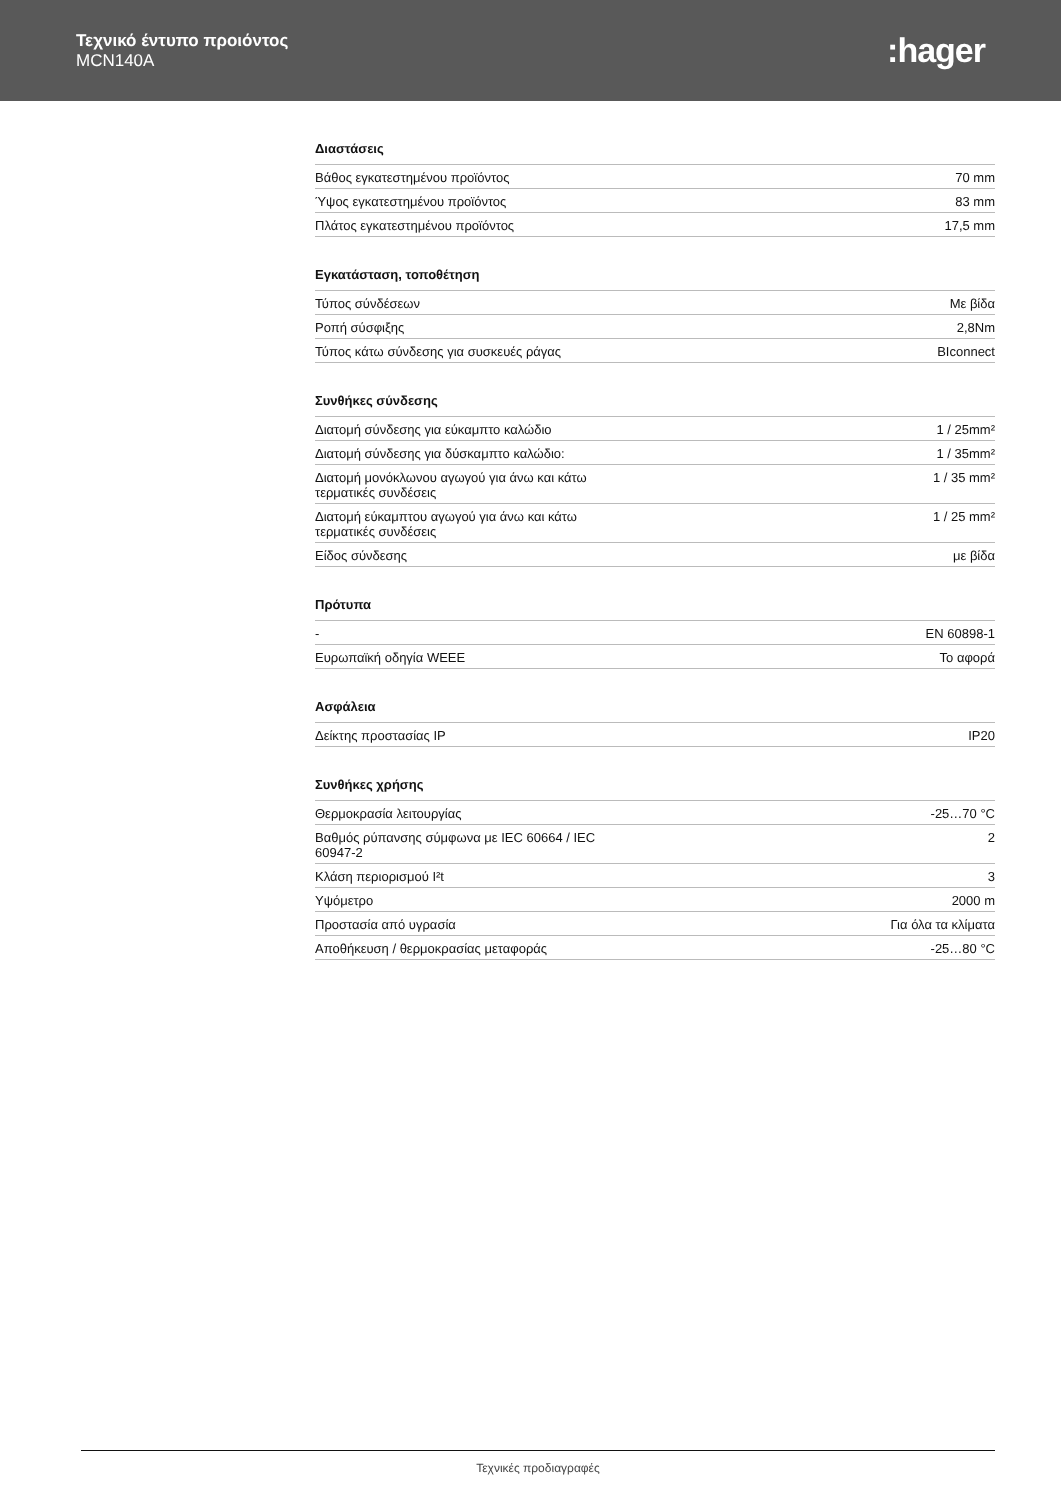Τεχνικό έντυπο προιόντος
MCN140A
:hager
Διαστάσεις
| Βάθος εγκατεστημένου προϊόντος | 70 mm |
| Ύψος εγκατεστημένου προϊόντος | 83 mm |
| Πλάτος εγκατεστημένου προϊόντος | 17,5 mm |
Εγκατάσταση, τοποθέτηση
| Τύπος σύνδέσεων | Με βίδα |
| Ροπή σύσφιξης | 2,8Nm |
| Τύπος κάτω σύνδεσης για συσκευές ράγας | BIconnect |
Συνθήκες σύνδεσης
| Διατομή σύνδεσης για εύκαμπτο καλώδιο | 1 / 25mm² |
| Διατομή σύνδεσης για δύσκαμπτο καλώδιο: | 1 / 35mm² |
| Διατομή μονόκλωνου αγωγού για άνω και κάτω τερματικές συνδέσεις | 1 / 35 mm² |
| Διατομή εύκαμπτου αγωγού για άνω και κάτω τερματικές συνδέσεις | 1 / 25 mm² |
| Είδος σύνδεσης | με βίδα |
Πρότυπα
| - | EN 60898-1 |
| Ευρωπαϊκή οδηγία WEEE | Το αφορά |
Ασφάλεια
| Δείκτης προστασίας IP | IP20 |
Συνθήκες χρήσης
| Θερμοκρασία λειτουργίας | -25…70 °C |
| Βαθμός ρύπανσης σύμφωνα με IEC 60664 / IEC 60947-2 | 2 |
| Κλάση περιορισμού I²t | 3 |
| Υψόμετρο | 2000 m |
| Προστασία από υγρασία | Για όλα τα κλίματα |
| Αποθήκευση / θερμοκρασίας μεταφοράς | -25…80 °C |
Τεχνικές προδιαγραφές